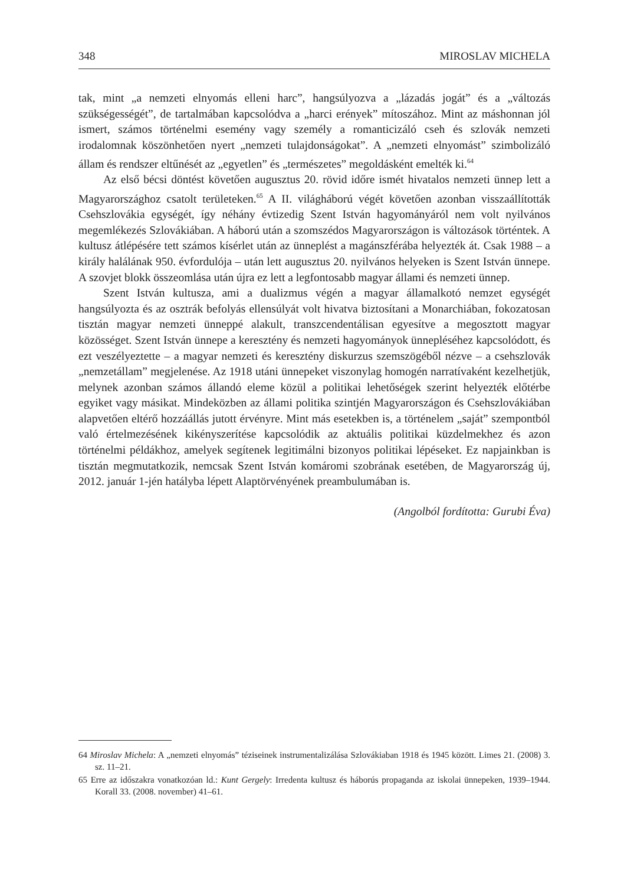348 MIROSLAV MICHELA
tak, mint „a nemzeti elnyomás elleni harc”, hangsúlyozva a „lázadás jogát” és a „változás szükségességét”, de tartalmában kapcsolódva a „harci erények” mítoszához. Mint az máshonnan jól ismert, számos történelmi esemény vagy személy a romanticizáló cseh és szlovák nemzeti irodalomnak köszönhetően nyert „nemzeti tulajdonságokat”. A „nemzeti elnyomást” szimbolizáló állam és rendszer eltűnését az „egyetlen” és „természetes” megoldásként emelték ki.<sup>64</sup>
Az első bécsi döntést követően augusztus 20. rövid időre ismét hivatalos nemzeti ünnep lett a Magyarországhoz csatolt területeken.<sup>65</sup> A II. világháború végét követően azonban visszaállították Csehszlovákia egységét, így néhány évtizedig Szent István hagyományáról nem volt nyilvános megemlékezés Szlovákiában. A háború után a szomszédos Magyarországon is változások történtek. A kultusz átlépésére tett számos kísérlet után az ünneplést a magánszférába helyezték át. Csak 1988 – a király halálának 950. évfordulója – után lett augusztus 20. nyilvános helyeken is Szent István ünnepe. A szovjet blokk összeomlása után újra ez lett a legfontosabb magyar állami és nemzeti ünnep.
Szent István kultusza, ami a dualizmus végén a magyar államalkotó nemzet egységét hangsúlyozta és az osztrák befolyás ellensúlyát volt hivatva biztosítani a Monarchiában, fokozatosan tisztán magyar nemzeti ünneppé alakult, transzcendentálisan egyesítve a megosztott magyar közösséget. Szent István ünnepe a keresztény és nemzeti hagyományok ünnepléséhez kapcsolódott, és ezt veszélyeztette – a magyar nemzeti és keresztény diskurzus szemszögéből nézve – a csehszlovák „nemzetállam” megjelenése. Az 1918 utáni ünnepeket viszonylag homogén narratívaként kezelhetjük, melynek azonban számos állandó eleme közül a politikai lehetőségek szerint helyezték előtérbe egyiket vagy másikat. Mindeközben az állami politika szintjén Magyarországon és Csehszlovákiában alapvetően eltérő hozzáállás jutott érvényre. Mint más esetekben is, a történelem „saját” szempontból való értelmezésének kikényszerítése kapcsolódik az aktuális politikai küzdelmekhez és azon történelmi példákhoz, amelyek segítenek legitimálni bizonyos politikai lépéseket. Ez napjainkban is tisztán megmutatkozik, nemcsak Szent István komáromi szobrának esetében, de Magyarország új, 2012. január 1-jén hatályba lépett Alaptörvényének preambulumában is.
(Angolból fordította: Gurubi Éva)
64 Miroslav Michela: A „nemzeti elnyomás” téziseinek instrumentalizálása Szlovákiaban 1918 és 1945 között. Limes 21. (2008) 3. sz. 11–21.
65 Erre az időszakra vonatkozóan ld.: Kunt Gergely: Irredenta kultusz és háborús propaganda az iskolai ünnepeken, 1939–1944. Korall 33. (2008. november) 41–61.